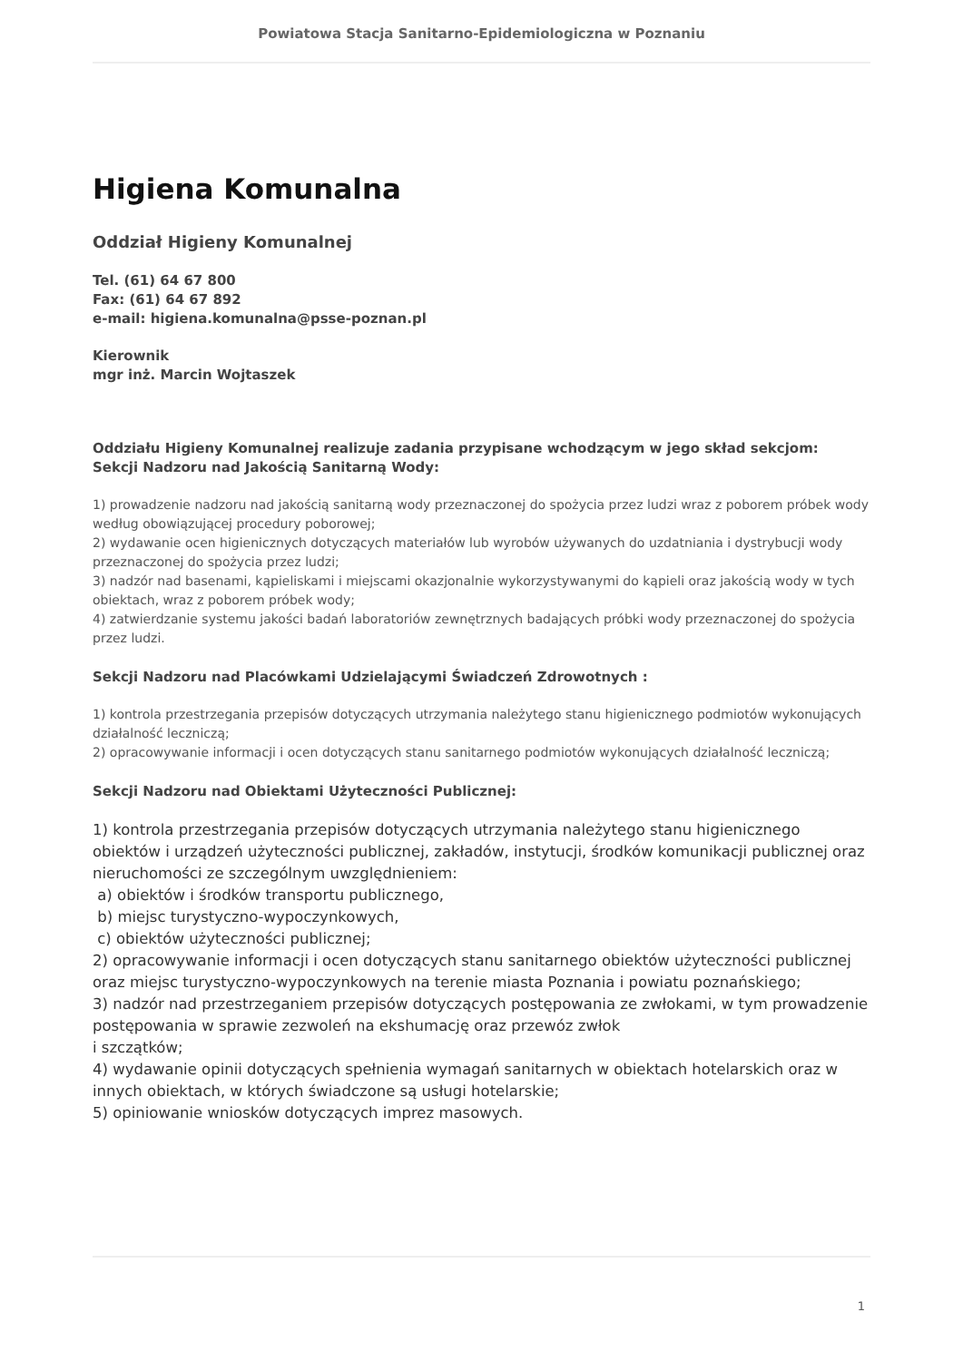Powiatowa Stacja Sanitarno-Epidemiologiczna w Poznaniu
Higiena Komunalna
Oddział Higieny Komunalnej
Tel. (61) 64 67 800
Fax: (61) 64 67 892
e-mail: higiena.komunalna@psse-poznan.pl
Kierownik
mgr inż. Marcin Wojtaszek
Oddziału Higieny Komunalnej realizuje zadania przypisane wchodzącym w jego skład sekcjom:
Sekcji Nadzoru nad Jakością Sanitarną Wody:
1) prowadzenie nadzoru nad jakością sanitarną wody przeznaczonej do spożycia przez ludzi wraz z poborem próbek wody według obowiązującej procedury poborowej;
2) wydawanie ocen higienicznych dotyczących materiałów lub wyrobów używanych do uzdatniania i dystrybucji wody przeznaczonej do spożycia przez ludzi;
3) nadzór nad basenami, kąpieliskami i miejscami okazjonalnie wykorzystywanymi do kąpieli oraz jakością wody w tych obiektach, wraz z poborem próbek wody;
4) zatwierdzanie systemu jakości badań laboratoriów zewnętrznych badających próbki wody przeznaczonej do spożycia przez ludzi.
Sekcji Nadzoru nad Placówkami Udzielającymi Świadczeń Zdrowotnych :
1) kontrola przestrzegania przepisów dotyczących utrzymania należytego stanu higienicznego podmiotów wykonujących działalność leczniczą;
2) opracowywanie informacji i ocen dotyczących stanu sanitarnego podmiotów wykonujących działalność leczniczą;
Sekcji Nadzoru nad Obiektami Użyteczności Publicznej:
1) kontrola przestrzegania przepisów dotyczących utrzymania należytego stanu higienicznego obiektów i urządzeń użyteczności publicznej, zakładów, instytucji, środków komunikacji publicznej oraz nieruchomości ze szczególnym uwzględnieniem:
a) obiektów i środków transportu publicznego,
b) miejsc turystyczno-wypoczynkowych,
c) obiektów użyteczności publicznej;
2) opracowywanie informacji i ocen dotyczących stanu sanitarnego obiektów użyteczności publicznej oraz miejsc turystyczno-wypoczynkowych na terenie miasta Poznania i powiatu poznańskiego;
3) nadzór nad przestrzeganiem przepisów dotyczących postępowania ze zwłokami, w tym prowadzenie postępowania w sprawie zezwoleń na ekshumację oraz przewóz zwłok
i szczątków;
4) wydawanie opinii dotyczących spełnienia wymagań sanitarnych w obiektach hotelarskich oraz w innych obiektach, w których świadczone są usługi hotelarskie;
5) opiniowanie wniosków dotyczących imprez masowych.
1